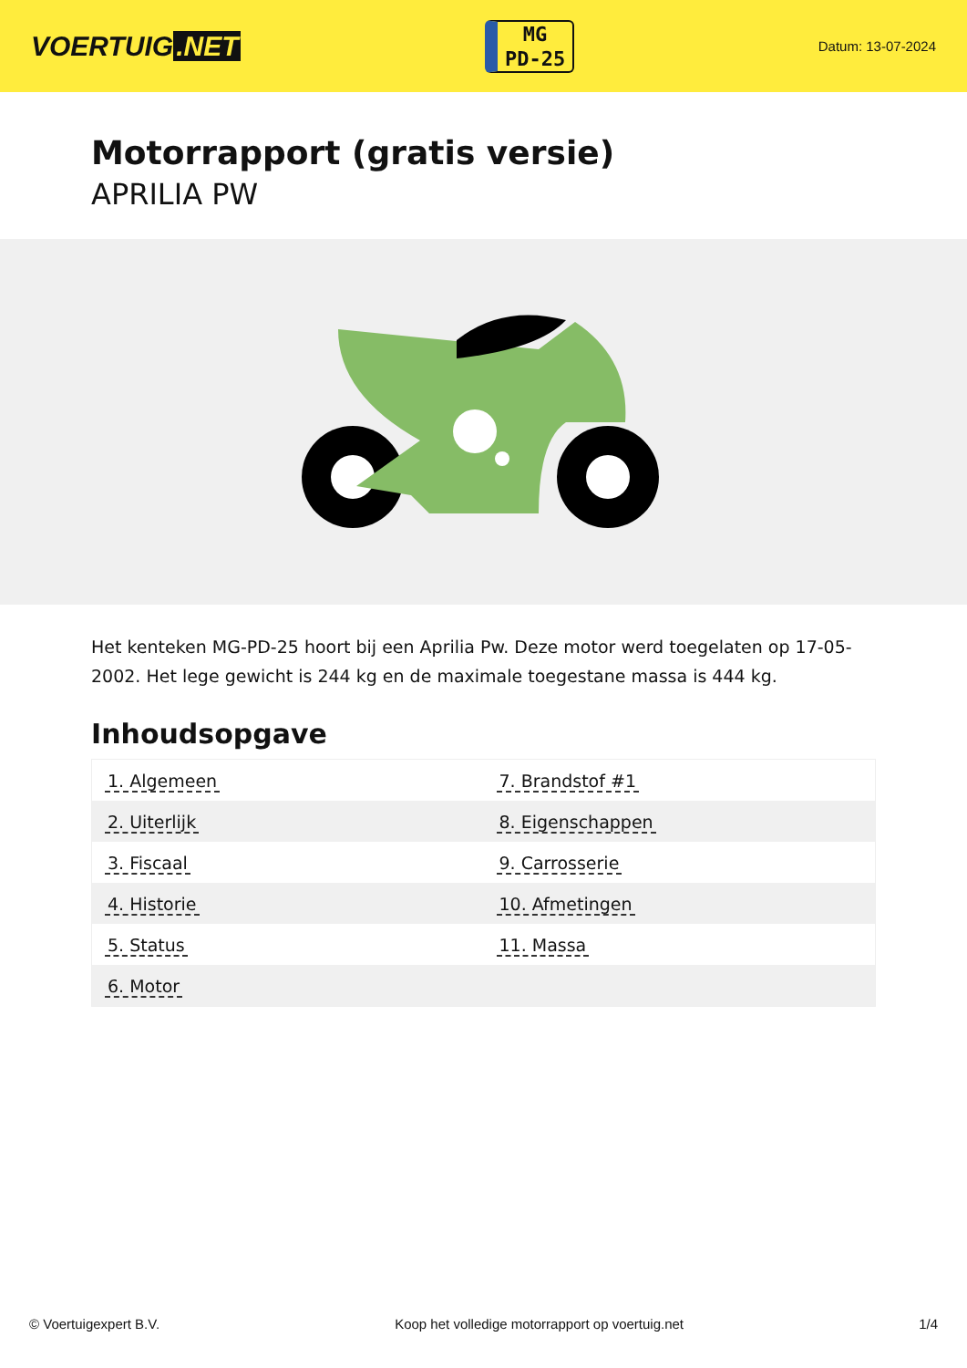VOERTUIG.NET
MG
PD-25
Datum: 13-07-2024
Motorrapport (gratis versie)
APRILIA PW
Het kenteken MG-PD-25 hoort bij een Aprilia Pw. Deze motor werd toegelaten op 17-05-2002. Het lege gewicht is 244 kg en de maximale toegestane massa is 444 kg.
Inhoudsopgave
| 1. Algemeen | 7. Brandstof #1 |
| 2. Uiterlijk | 8. Eigenschappen |
| 3. Fiscaal | 9. Carrosserie |
| 4. Historie | 10. Afmetingen |
| 5. Status | 11. Massa |
| 6. Motor | |
© Voertuigexpert B.V. Koop het volledige motorrapport op voertuig.net 1/4